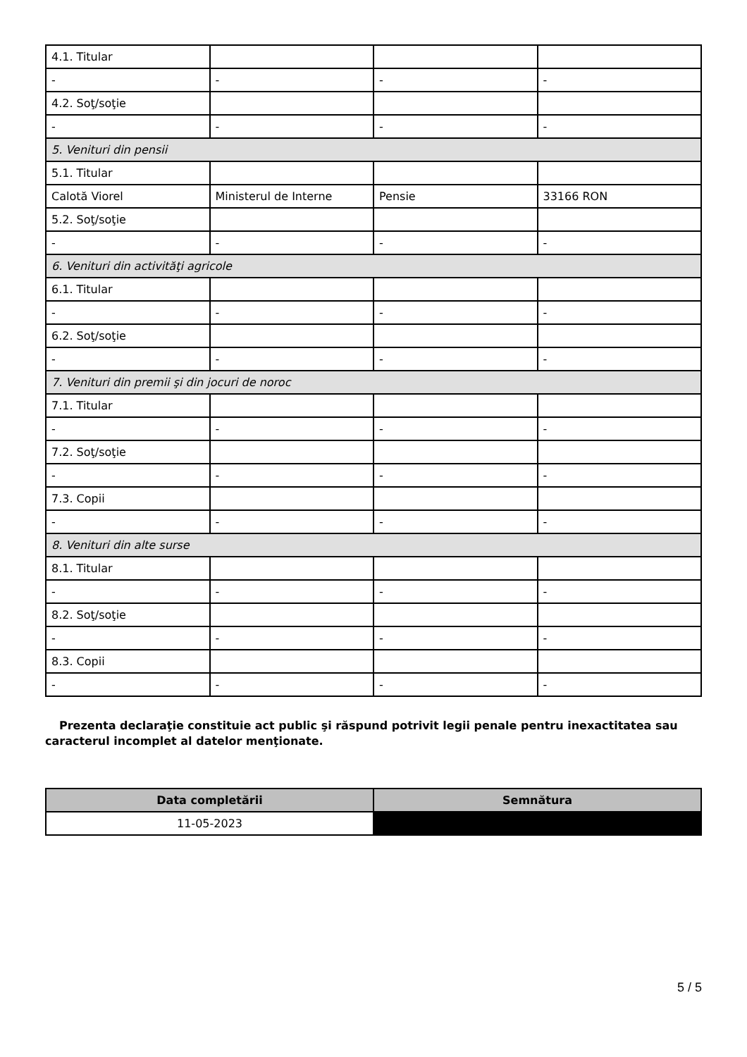| 4.1. Titular | | | |
| - | - | - | - |
| 4.2. Soţ/soţie | | | |
| - | - | - | - |
| 5. Venituri din pensii | | | |
| 5.1. Titular | | | |
| Calotă Viorel | Ministerul de Interne | Pensie | 33166 RON |
| 5.2. Soţ/soţie | | | |
| - | - | - | - |
| 6. Venituri din activităţi agricole | | | |
| 6.1. Titular | | | |
| - | - | - | - |
| 6.2. Soţ/soţie | | | |
| - | - | - | - |
| 7. Venituri din premii şi din jocuri de noroc | | | |
| 7.1. Titular | | | |
| - | - | - | - |
| 7.2. Soţ/soţie | | | |
| - | - | - | - |
| 7.3. Copii | | | |
| - | - | - | - |
| 8. Venituri din alte surse | | | |
| 8.1. Titular | | | |
| - | - | - | - |
| 8.2. Soţ/soţie | | | |
| - | - | - | - |
| 8.3. Copii | | | |
| - | - | - | - |
Prezenta declaraţie constituie act public şi răspund potrivit legii penale pentru inexactitatea sau caracterul incomplet al datelor menţionate.
| Data completării | Semnătura |
| --- | --- |
| 11-05-2023 | |
5 / 5